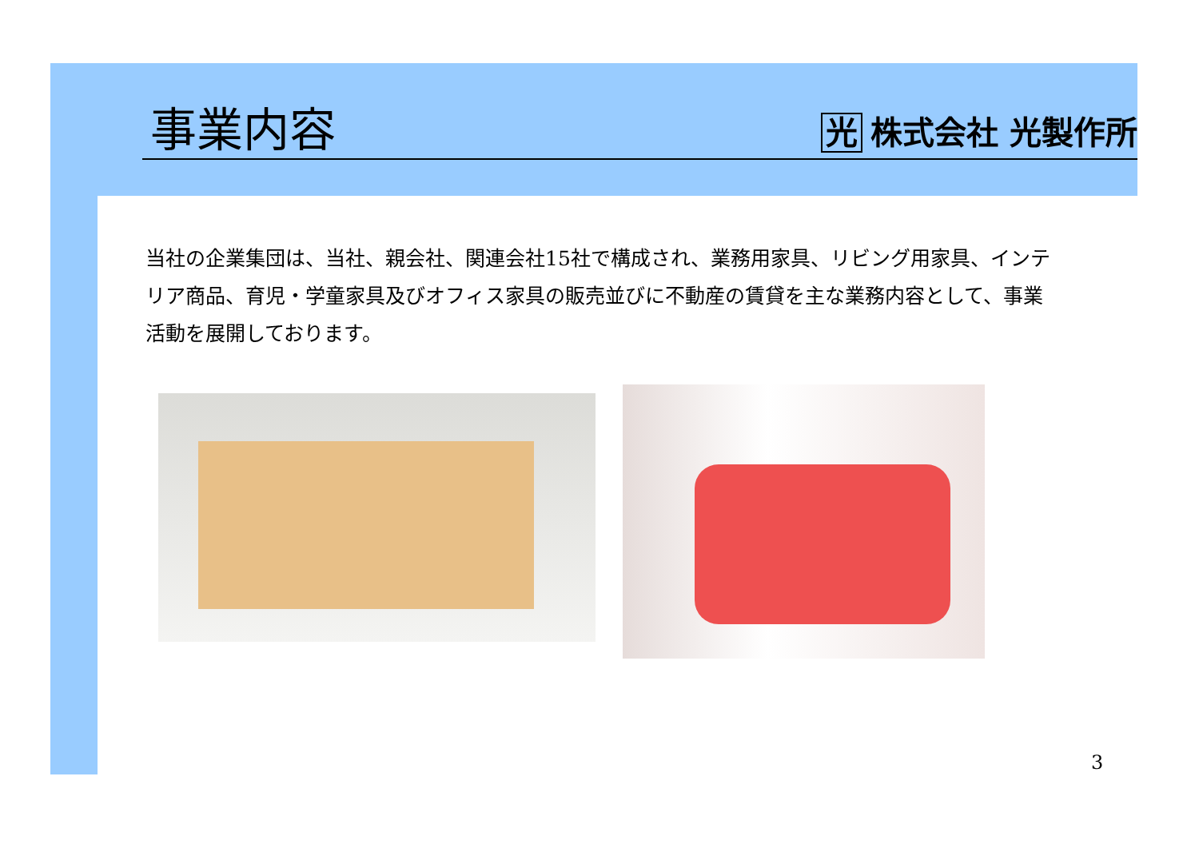事業内容
光 株式会社 光製作所
当社の企業集団は、当社、親会社、関連会社15社で構成され、業務用家具、リビング用家具、インテリア商品、育児・学童家具及びオフィス家具の販売並びに不動産の賃貸を主な業務内容として、事業活動を展開しております。
3